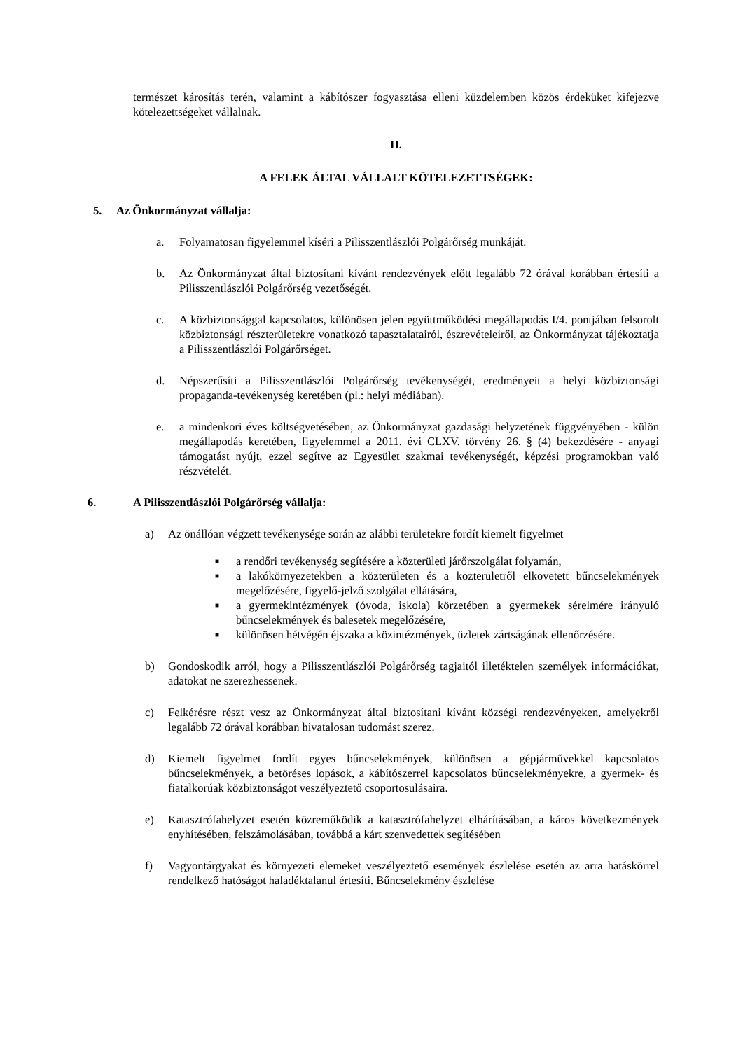természet károsítás terén, valamint a kábítószer fogyasztása elleni küzdelemben közös érdeküket kifejezve kötelezettségeket vállalnak.
II.
A FELEK ÁLTAL VÁLLALT KÖTELEZETTSÉGEK:
5. Az Önkormányzat vállalja:
a. Folyamatosan figyelemmel kíséri a Pilisszentlászlói Polgárőrség munkáját.
b. Az Önkormányzat által biztosítani kívánt rendezvények előtt legalább 72 órával korábban értesíti a Pilisszentlászlói Polgárőrség vezetőségét.
c. A közbiztonsággal kapcsolatos, különösen jelen együttműködési megállapodás I/4. pontjában felsorolt közbiztonsági részterületekre vonatkozó tapasztalatairól, észrevételeiről, az Önkormányzat tájékoztatja a Pilisszentlászlói Polgárőrséget.
d. Népszerűsíti a Pilisszentlászlói Polgárőrség tevékenységét, eredményeit a helyi közbiztonsági propaganda-tevékenység keretében (pl.: helyi médiában).
e. a mindenkori éves költségvetésében, az Önkormányzat gazdasági helyzetének függvényében - külön megállapodás keretében, figyelemmel a 2011. évi CLXV. törvény 26. § (4) bekezdésére - anyagi támogatást nyújt, ezzel segítve az Egyesület szakmai tevékenységét, képzési programokban való részvételét.
6. A Pilisszentlászlói Polgárőrség vállalja:
a) Az önállóan végzett tevékenysége során az alábbi területekre fordít kiemelt figyelmet
■ a rendőri tevékenység segítésére a közterületi járőrszolgálat folyamán,
■ a lakókörnyezetekben a közterületen és a közterületről elkövetett bűncselekmények megelőzésére, figyelő-jelző szolgálat ellátására,
■ a gyermekintézmények (óvoda, iskola) körzetében a gyermekek sérelmére irányuló bűncselekmények és balesetek megelőzésére,
■ különösen hétvégén éjszaka a közintézmények, üzletek zártságának ellenőrzésére.
b) Gondoskodik arról, hogy a Pilisszentlászlói Polgárőrség tagjaitól illetéktelen személyek információkat, adatokat ne szerezhessenek.
c) Felkérésre részt vesz az Önkormányzat által biztosítani kívánt községi rendezvényeken, amelyekről legalább 72 órával korábban hivatalosan tudomást szerez.
d) Kiemelt figyelmet fordít egyes bűncselekmények, különösen a gépjárművekkel kapcsolatos bűncselekmények, a betöréses lopások, a kábítószerrel kapcsolatos bűncselekményekre, a gyermek- és fiatalkorúak közbiztonságot veszélyeztető csoportosulásaira.
e) Katasztrófahelyzet esetén közreműködik a katasztrófahelyzet elhárításában, a káros következmények enyhítésében, felszámolásában, továbbá a kárt szenvedettek segítésében
f) Vagyontárgyakat és környezeti elemeket veszélyeztető események észlelése esetén az arra hatáskörrel rendelkező hatóságot haladéktalanul értesíti. Bűncselekmény észlelése